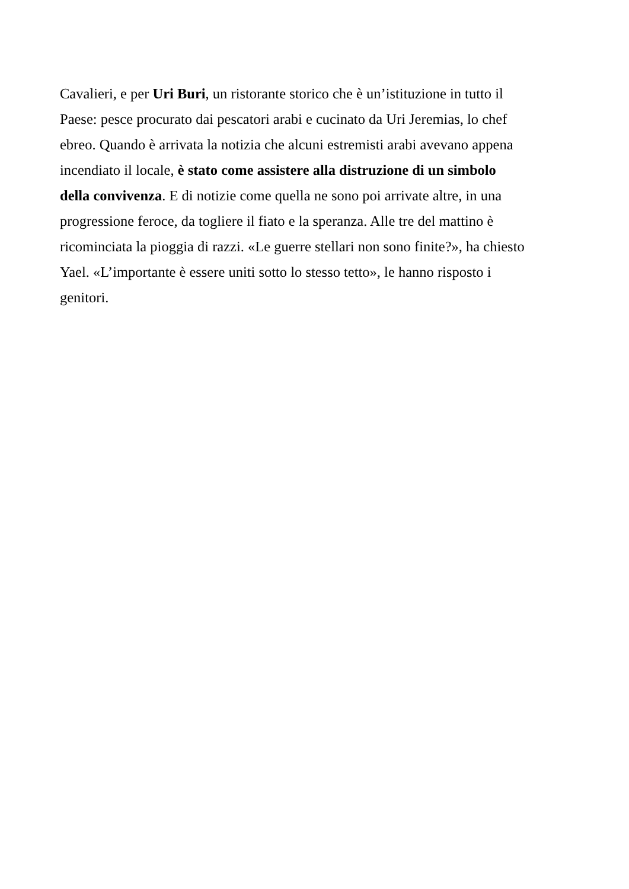Cavalieri, e per Uri Buri, un ristorante storico che è un’istituzione in tutto il
Paese: pesce procurato dai pescatori arabi e cucinato da Uri Jeremias, lo chef
ebreo. Quando è arrivata la notizia che alcuni estremisti arabi avevano appena
incendiato il locale, è stato come assistere alla distruzione di un simbolo
della convivenza. E di notizie come quella ne sono poi arrivate altre, in una
progressione feroce, da togliere il fiato e la speranza. Alle tre del mattino è
ricominciata la pioggia di razzi. «Le guerre stellari non sono finite?», ha chiesto
Yael. «L’importante è essere uniti sotto lo stesso tetto», le hanno risposto i
genitori.